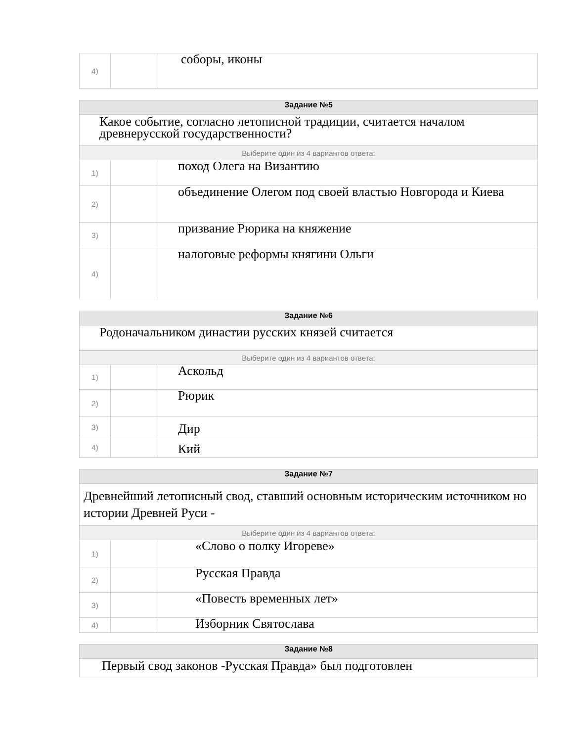| 4) | | соборы, иконы |
| Задание №5 | | |
| --- | --- | --- |
| Какое событие, согласно летописной традиции, считается началом древнерусской государственности? | | |
| Выберите один из 4 вариантов ответа: | | |
| 1) | | поход Олега на Византию |
| 2) | | объединение Олегом под своей властью Новгорода и Киева |
| 3) | | призвание Рюрика на княжение |
| 4) | | налоговые реформы княгини Ольги |
| Задание №6 | | |
| --- | --- | --- |
| Родоначальником династии русских князей считается | | |
| Выберите один из 4 вариантов ответа: | | |
| 1) | | Аскольд |
| 2) | | Рюрик |
| 3) | | Дир |
| 4) | | Кий |
| Задание №7 | | |
| --- | --- | --- |
| Древнейший летописный свод, ставший основным историческим источником но истории Древней Руси - | | |
| Выберите один из 4 вариантов ответа: | | |
| 1) | | «Слово о полку Игореве» |
| 2) | | Русская Правда |
| 3) | | «Повесть временных лет» |
| 4) | | Изборник Святослава |
| Задание №8 |
| --- |
| Первый свод законов -Русская Правда» был подготовлен |